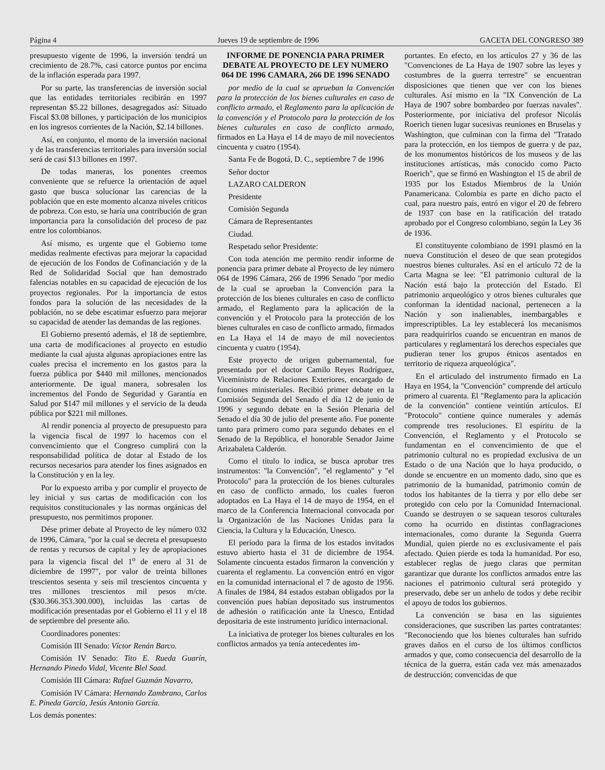Página 4 Jueves 19 de septiembre de 1996 GACETA DEL CONGRESO 389
presupuesto vigente de 1996, la inversión tendrá un crecimiento de 28.7%, casi catorce puntos por encima de la inflación esperada para 1997.
Por su parte, las transferencias de inversión social que las entidades territoriales recibirán en 1997 representan $5.22 billones, desagregados así: Situado Fiscal $3.08 billones, y participación de los municipios en los ingresos corrientes de la Nación, $2.14 billones.
Así, en conjunto, el monto de la inversión nacional y de las transferencias territoriales para inversión social será de casi $13 billones en 1997.
De todas maneras, los ponentes creemos conveniente que se refuerce la orientación de aquel gasto que busca solucionar las carencias de la población que en este momento alcanza niveles críticos de pobreza. Con esto, se haría una contribución de gran importancia para la consolidación del proceso de paz entre los colombianos.
Así mismo, es urgente que el Gobierno tome medidas realmente efectivas para mejorar la capacidad de ejecución de los Fondos de Cofinanciación y de la Red de Solidaridad Social que han demostrado falencias notables en su capacidad de ejecución de los proyectos regionales. Por la importancia de estos fondos para la solución de las necesidades de la población, no se debe escatimar esfuerzo para mejorar su capacidad de atender las demandas de las regiones.
El Gobierno presentó además, el 18 de septiembre, una carta de modificaciones al proyecto en estudio mediante la cual ajusta algunas apropiaciones entre las cuales precisa el incremento en los gastos para la fuerza pública por $440 mil millones, mencionados anteriormente. De igual manera, sobresalen los incrementos del Fondo de Seguridad y Garantía en Salud por $147 mil millones y el servicio de la deuda pública por $221 mil millones.
Al rendir ponencia al proyecto de presupuesto para la vigencia fiscal de 1997 lo hacemos con el convencimiento que el Congreso cumplirá con la responsabilidad política de dotar al Estado de los recursos necesarios para atender los fines asignados en la Constitución y en la ley.
Por lo expuesto arriba y por cumplir el proyecto de ley inicial y sus cartas de modificación con los requisitos constitucionales y las normas orgánicas del presupuesto, nos permitimos proponer.
Dése primer debate al Proyecto de ley número 032 de 1996, Cámara, "por la cual se decreta el presupuesto de rentas y recursos de capital y ley de apropiaciones para la vigencia fiscal del 1<sup>o</sup> de enero al 31 de diciembre de 1997", por valor de treinta billones trescientos sesenta y seis mil trescientos cincuenta y tres millones trescientos mil pesos m/cte. ($30.366.353.300.000), incluidas las cartas de modificación presentadas por el Gobierno el 11 y el 18 de septiembre del presente año.
Coordinadores ponentes:
Comisión III Senado: Víctor Renán Barco.
Comisión IV Senado: Tito E. Rueda Guarín, Hernando Pinedo Vidal, Vicente Blel Saad.
Comisión III Cámara: Rafael Guzmán Navarro,
Comisión IV Cámara: Hernando Zambrano, Carlos E. Pineda García, Jesús Antonio García.
Los demás ponentes:
INFORME DE PONENCIA PARA PRIMER DEBATE AL PROYECTO DE LEY NUMERO 064 DE 1996 CAMARA, 266 DE 1996 SENADO
por medio de la cual se aprueban la Convención para la protección de los bienes culturales en caso de conflicto armado, el Reglamento para la aplicación de la convención y el Protocolo para la protección de los bienes culturales en caso de conflicto armado, firmados en La Haya el 14 de mayo de mil novecientos cincuenta y cuatro (1954).
Santa Fe de Bogotá, D. C., septiembre 7 de 1996
Señor doctor
LAZARO CALDERON
Presidente
Comisión Segunda
Cámara de Representantes
Ciudad.
Respetado señor Presidente:
Con toda atención me permito rendir informe de ponencia para primer debate al Proyecto de ley número 064 de 1996 Cámara, 266 de 1996 Senado "por medio de la cual se aprueban la Convención para la protección de los bienes culturales en caso de conflicto armado, el Reglamento para la aplicación de la convención y el Protocolo para la protección de los bienes culturales en caso de conflicto armado, firmados en La Haya el 14 de mayo de mil novecientos cincuenta y cuatro (1954).
Este proyecto de origen gubernamental, fue presentado por el doctor Camilo Reyes Rodríguez, Viceministro de Relaciones Exteriores, encargado de funciones ministeriales. Recibió primer debate en la Comisión Segunda del Senado el día 12 de junio de 1996 y segundo debate en la Sesión Plenaria del Senado el día 30 de julio del presente año. Fue ponente tanto para primero como para segundo debates en el Senado de la República, el honorable Senador Jaime Arizabaleta Calderón.
Como el título lo indica, se busca aprobar tres instrumentos: "la Convención", "el reglamento" y "el Protocolo" para la protección de los bienes culturales en caso de conflicto armado, los cuales fueron adoptados en La Haya el 14 de mayo de 1954, en el marco de la Conferencia Internacional convocada por la Organización de las Naciones Unidas para la Ciencia, la Cultura y la Educación, Unesco.
El período para la firma de los estados invitados estuvo abierto hasta el 31 de diciembre de 1954. Solamente cincuenta estados firmaron la convención y cuarenta el reglamento. La convención entró en vigor en la comunidad internacional el 7 de agosto de 1956. A finales de 1984, 84 estados estaban obligados por la convención pues habían depositado sus instrumentos de adhesión o ratificación ante la Unesco, Entidad depositaria de este instrumento jurídico internacional.
La iniciativa de proteger los bienes culturales en los conflictos armados ya tenía antecedentes im-
portantes. En efecto, en los artículos 27 y 36 de las "Convenciones de La Haya de 1907 sobre las leyes y costumbres de la guerra terrestre" se encuentran disposiciones que tienen que ver con los bienes culturales. Así mismo en la "IX Convención de La Haya de 1907 sobre bombardeo por fuerzas navales". Posteriormente, por iniciativa del profesor Nicolás Roerich tienen lugar sucesivas reuniones en Bruselas y Washington, que culminan con la firma del "Tratado para la protección, en los tiempos de guerra y de paz, de los monumentos históricos de los museos y de las instituciones artísticas, más conocido como Pacto Roerich", que se firmó en Washington el 15 de abril de 1935 por los Estados Miembros de la Unión Panamericana. Colombia es parte en dicho pacto el cual, para nuestro país, entró en vigor el 20 de febrero de 1937 con base en la ratificación del tratado aprobado por el Congreso colombiano, según la Ley 36 de 1936.
El constituyente colombiano de 1991 plasmó en la nueva Constitución el deseo de que sean protegidos nuestros bienes culturales. Así en el artículo 72 de la Carta Magna se lee: "El patrimonio cultural de la Nación está bajo la protección del Estado. El patrimonio arqueológico y otros bienes culturales que conforman la identidad nacional, pertenecen a la Nación y son inalienables, inembargables e imprescriptibles. La ley establecerá los mecanismos para readquirirlos cuando se encuentran en manos de particulares y reglamentará los derechos especiales que pudieran tener los grupos étnicos asentados en territorio de riqueza arqueológica".
En el articulado del instrumento firmado en La Haya en 1954, la "Convención" comprende del artículo primero al cuarenta. El "Reglamento para la aplicación de la convención" contiene veintiún artículos. El "Protocolo" contiene quince numerales y además comprende tres resoluciones. El espíritu de la Convención, el Reglamento y el Protocolo se fundamentan en el convencimiento de que el patrimonio cultural no es propiedad exclusiva de un Estado o de una Nación que lo haya producido, o donde se encuentre en un momento dado, sino que es patrimonio de la humanidad, patrimonio común de todos los habitantes de la tierra y por ello debe ser protegido con celo por la Comunidad Internacional. Cuando se destruyen o se saquean tesoros culturales como ha ocurrido en distintas conflagraciones internacionales, como durante la Segunda Guerra Mundial, quien pierde no es exclusivamente el país afectado. Quien pierde es toda la humanidad. Por eso, establecer reglas de juego claras que permitan garantizar que durante los conflictos armados entre las naciones el patrimonio cultural será protegido y preservado, debe ser un anhelo de todos y debe recibir el apoyo de todos los gobiernos.
La convención se basa en las siguientes consideraciones, que suscriben las partes contratantes: "Reconociendo que los bienes culturales han sufrido graves daños en el curso de los últimos conflictos armados y que, como consecuencia del desarrollo de la técnica de la guerra, están cada vez más amenazados de destrucción; convencidas de que